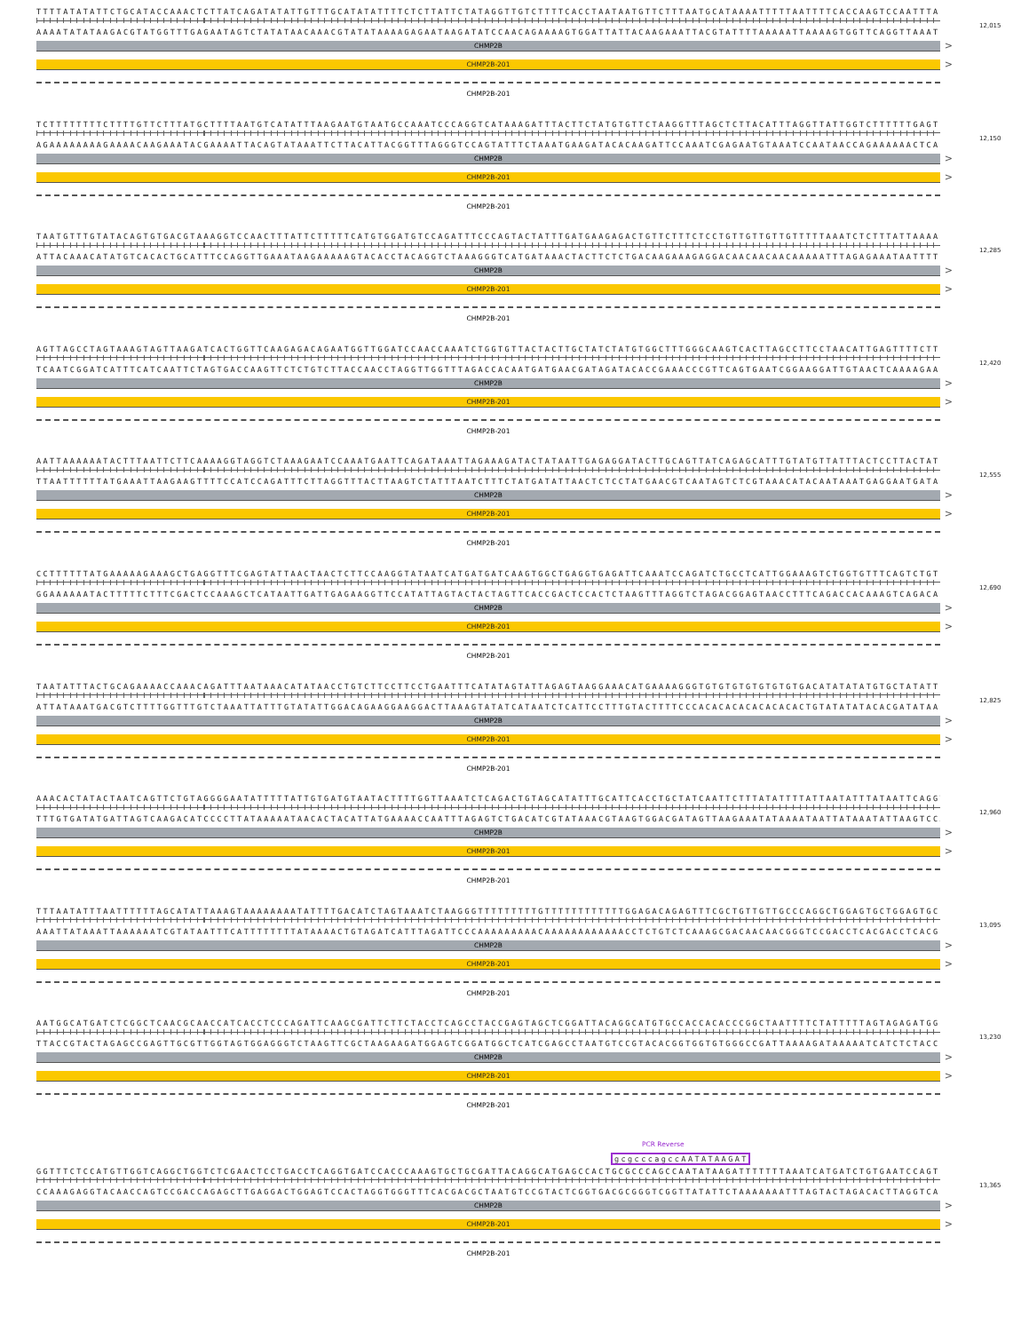TTTTATATATTCTGCATACCAAACTCTTATCAGATATATTGTTTGCATATATTTTCTCTTATTCTATAGGTTGTCTTTTCACCTAATAATGTTCTTTAATGCATAAAATTTTTAATTTTCACCAAGTCCAATTTA
AAAATATATAAGACGTATGGTTTGAGAATAGTCTATATAACAAACGTATATAAAAGAGAATAAGATATCCAACAGAAAAGTGGATTATTACAAGAAATTACGTATTTTAAAAATTAAAAGTGGTTCAGGTTAAAT
CHMP2B >
CHMP2B-201 >
CHMP2B-201
12,015
TCTTTTTTTTCTTTTGTTCTTTATGCTTTTAATGTCATATTTAAGAATGTAATGCCAAATCCCAGGTCATAAAGATTTACTTCTATGTGTTCTAAGGTTTAGCTCTTACATTTAGGTTATTGGTCTTTTTTGAGT
AGAAAAAAAAGAAAACAAGAAATACGAAAATTACAGTATAAATTCTTACATTACGGTTTAGGGTCCAGTATTTCTAAATGAAGATACACAAGATTCCAAATCGAGAATGTAAATCCAATAACCAGAAAAAACTCA
CHMP2B >
CHMP2B-201 >
CHMP2B-201
12,150
TAATGTTTGTATACAGTGTGACGTAAAGGTCCAACTTTATTCTTTTTCATGTGGATGTCCAGATTTCCCAGTACTATTTGATGAAGAGACTGTTCTTTCTCCTGTTGTTGTTGTTTTTAAATCTCTTTATTAAAA
ATTACAAACATATGTCACACTGCATTTCCAGGTTGAAATAAGAAAAAGTACACCTACAGGTCTAAAGGGTCATGATAAACTACTTCTCTGACAAGAAAGAGGACAACAACAACAAAAATTTAGAGAAATAATTTT
CHMP2B >
CHMP2B-201 >
CHMP2B-201
12,285
AGTTAGCCTAGTAAAGTAGTTAAGATCACTGGTTCAAGAGACAGAATGGTTGGATCCAACCAAATCTGGTGTTACTACTTGCTATCTATGTGGCTTTGGGCAAGTCACTTAGCCTTCCTAACATTGAGTTTTCTT
TCAATCGGATCATTTCATCAATTCTAGTGACCAAGTTCTCTGTCTTACCAACCTAGGTTGGTTTAGACCACAATGATGAACGATAGATACACCGAAACCCGTTCAGTGAATCGGAAGGATTGTAACTCAAAAGAA
CHMP2B >
CHMP2B-201 >
CHMP2B-201
12,420
AATTAAAAAATACTTTAATTCTTCAAAAGGTAGGTCTAAAGAATCCAAATGAATTCAGATAAATTAGAAAGATACTATAATTGAGAGGATACTTGCAGTTATCAGAGCATTTGTATGTTATTTACTCCTTACTAT
TTAATTTTTTATGAAATTAAGAAGTTTTCCATCCAGATTTCTTAGGTTTACTTAAGTCTATTTAATCTTTCTATGATATTAACTCTCCTATGAACGTCAATAGTCTCGTAAACATACAATAAATGAGGAATGATA
CHMP2B >
CHMP2B-201 >
CHMP2B-201
12,555
CCTTTTTTATGAAAAAGAAAGCTGAGGTTTCGAGTATTAACTAACTCTTCCAAGGTATAATCATGATGATCAAGTGGCTGAGGTGAGATTCAAATCCAGATCTGCCTCATTGGAAAGTCTGGTGTTTCAGTCTGT
GGAAAAAATACTTTTTCTTTCGACTCCAAAGCTCATAATTGATTGAGAAGGTTCCATATTAGTACTACTAGTTCACCGACTCCACTCTAAGTTTAGGTCTAGACGGAGTAACCTTTCAGACCACAAAGTCAGACA
CHMP2B >
CHMP2B-201 >
CHMP2B-201
12,690
TAATATTTACTGCAGAAAACCAAACAGATTTAATAAACATATAACCTGTCTTCCTTCCTGAATTTCATATAGTATTAGAGTAAGGAAACATGAAAAGGGTGTGTGTGTGTGTGTGACATATATATGTGCTATATT
ATTATAAATGACGTCTTTTGGTTTGTCTAAATTATTTGTATATTGGACAGAAGGAAGGACTTAAAGTATATCATAATCTCATTCCTTTGTACTTTTCCCACACACACACACACACTGTATATATACACGATATAA
CHMP2B >
CHMP2B-201 >
CHMP2B-201
12,825
AAACACTATACTAATCAGTTCTGTAGGGGAATATTTTTATTGTGATGTAATACTTTTGGTTAAATCTCAGACTGTAGCATATTTGCATTCACCTGCTATCAATTCTTTATATTTTATTAATATTTATAATTCAGGT
TTTGTGATATGATTAGTCAAGACATCCCCTTATAAAAATAACACTACATTATGAAAACCAATTTAGAGTCTGACATCGTATAAACGTAAGTGGACGATAGTTAAGAAATATAAAATAATTATAAATATTAAGTCCA
CHMP2B >
CHMP2B-201 >
CHMP2B-201
12,960
TTTAATATTTAATTTTTTAGCATATTAAAGTAAAAAAAATATTTTGACATCTAGTAAATCTAAGGGTTTTTTTTTGTTTTTTTTTTTTGGAGACAGAGTTTCGCTGTTGTTGCCCAGGCTGGAGTGCTGGAGTGC
AAATTATAAATTAAAAAATCGTATAATTTCATTTTTTTTATAAAACTGTAGATCATTTAGATTCCCAAAAAAAAACAAAAAAAAAAAACCTCTGTCTCAAAGCGACAACAACGGGTCCGACCTCACGACCTCACG
CHMP2B >
CHMP2B-201 >
CHMP2B-201
13,095
AATGGCATGATCTCGGCTCAACGCAACCATCACCTCCCAGATTCAAGCGATTCTTCTACCTCAGCCTACCGAGTAGCTCGGATTACAGGCATGTGCCACCACACCCGGCTAATTTTCTATTTTTAGTAGAGATGG
TTACCGTACTAGAGCCGAGTTGCGTTGGTAGTGGAGGGTCTAAGTTCGCTAAGAAGATGGAGTCGGATGGCTCATCGAGCCTAATGTCCGTACACGGTGGTGTGGGCCGATTAAAAGATAAAAATCATCTCTACC
CHMP2B >
CHMP2B-201 >
CHMP2B-201
13,230
PCR Reverse
gcgcccagccAATATAAGAT
GGTTTCTCCATGTTGGTCAGGCTGGTCTCGAACTCCTGACCTCAGGTGATCCACCCAAAGTGCTGCGATTACAGGCATGAGCCACTGCGCCCAGCCAATATAAGATTTTTTTAAATCATGATCTGTGAATCCAGT
CCAAAGAGGTACAACCAGTCCGACCAGAGCTTGAGGACTGGAGTCCACTAGGTGGGTTTCACGACGCTAATGTCCGTACTCGGTGACGCGGGTCGGTTATATTCTAAAAAAATTTAGTACTAGACACTTAGGTCA
CHMP2B >
CHMP2B-201 >
CHMP2B-201
13,365